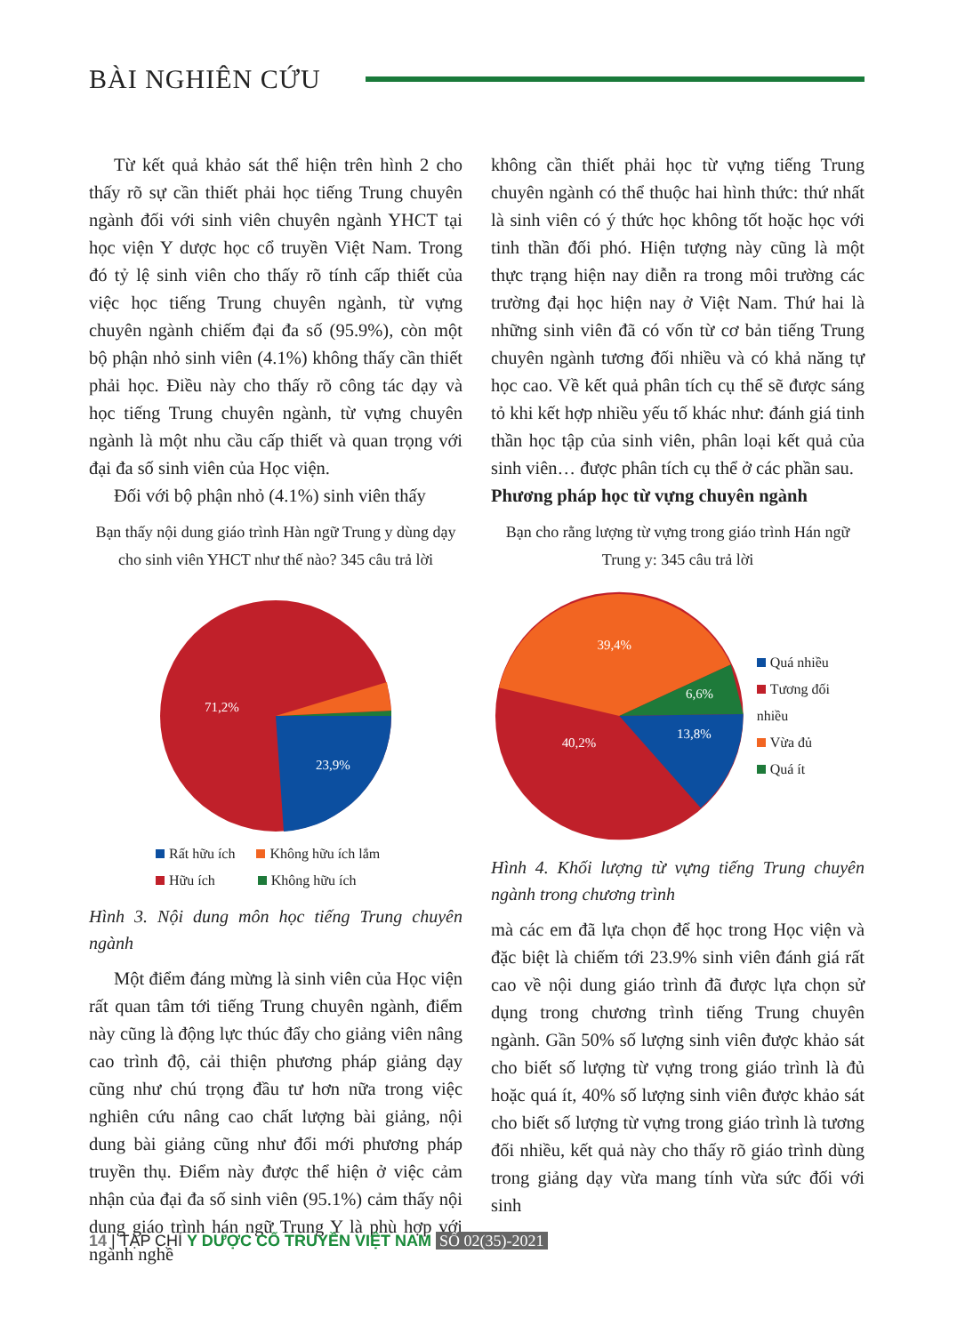BÀI NGHIÊN CỨU
Từ kết quả khảo sát thể hiện trên hình 2 cho thấy rõ sự cần thiết phải học tiếng Trung chuyên ngành đối với sinh viên chuyên ngành YHCT tại học viện Y dược học cổ truyền Việt Nam. Trong đó tỷ lệ sinh viên cho thấy rõ tính cấp thiết của việc học tiếng Trung chuyên ngành, từ vựng chuyên ngành chiếm đại đa số (95.9%), còn một bộ phận nhỏ sinh viên (4.1%) không thấy cần thiết phải học. Điều này cho thấy rõ công tác dạy và học tiếng Trung chuyên ngành, từ vựng chuyên ngành là một nhu cầu cấp thiết và quan trọng với đại đa số sinh viên của Học viện.
Đối với bộ phận nhỏ (4.1%) sinh viên thấy
Bạn thấy nội dung giáo trình Hàn ngữ Trung y dùng dạy cho sinh viên YHCT như thế nào? 345 câu trả lời
71,2%
23,9%
Rất hữu ích Không hữu ích lắm
Hữu ích Không hữu ích
Hình 3. Nội dung môn học tiếng Trung chuyên ngành
Một điểm đáng mừng là sinh viên của Học viện rất quan tâm tới tiếng Trung chuyên ngành, điểm này cũng là động lực thúc đẩy cho giảng viên nâng cao trình độ, cải thiện phương pháp giảng dạy cũng như chú trọng đầu tư hơn nữa trong việc nghiên cứu nâng cao chất lượng bài giảng, nội dung bài giảng cũng như đổi mới phương pháp truyền thụ. Điểm này được thể hiện ở việc cảm nhận của đại đa số sinh viên (95.1%) cảm thấy nội dung giáo trình hán ngữ Trung Y là phù hợp với ngành nghề
không cần thiết phải học từ vựng tiếng Trung chuyên ngành có thể thuộc hai hình thức: thứ nhất là sinh viên có ý thức học không tốt hoặc học với tinh thần đối phó. Hiện tượng này cũng là một thực trạng hiện nay diễn ra trong môi trường các trường đại học hiện nay ở Việt Nam. Thứ hai là những sinh viên đã có vốn từ cơ bản tiếng Trung chuyên ngành tương đối nhiều và có khả năng tự học cao. Về kết quả phân tích cụ thể sẽ được sáng tỏ khi kết hợp nhiều yếu tố khác như: đánh giá tinh thần học tập của sinh viên, phân loại kết quả của sinh viên… được phân tích cụ thể ở các phần sau.
Phương pháp học từ vựng chuyên ngành
Bạn cho rằng lượng từ vựng trong giáo trình Hán ngữ Trung y: 345 câu trả lời
39,4%
6,6%
13,8%
40,2%
Quá nhiều
Tương đối nhiều
Vừa đủ
Quá ít
Hình 4. Khối lượng từ vựng tiếng Trung chuyên ngành trong chương trình
mà các em đã lựa chọn để học trong Học viện và đặc biệt là chiếm tới 23.9% sinh viên đánh giá rất cao về nội dung giáo trình đã được lựa chọn sử dụng trong chương trình tiếng Trung chuyên ngành. Gần 50% số lượng sinh viên được khảo sát cho biết số lượng từ vựng trong giáo trình là đủ hoặc quá ít, 40% số lượng sinh viên được khảo sát cho biết số lượng từ vựng trong giáo trình là tương đối nhiều, kết quả này cho thấy rõ giáo trình dùng trong giảng dạy vừa mang tính vừa sức đối với sinh
14 | TẠP CHÍ Y DƯỢC CỔ TRUYỀN VIỆT NAM SỐ 02(35)-2021